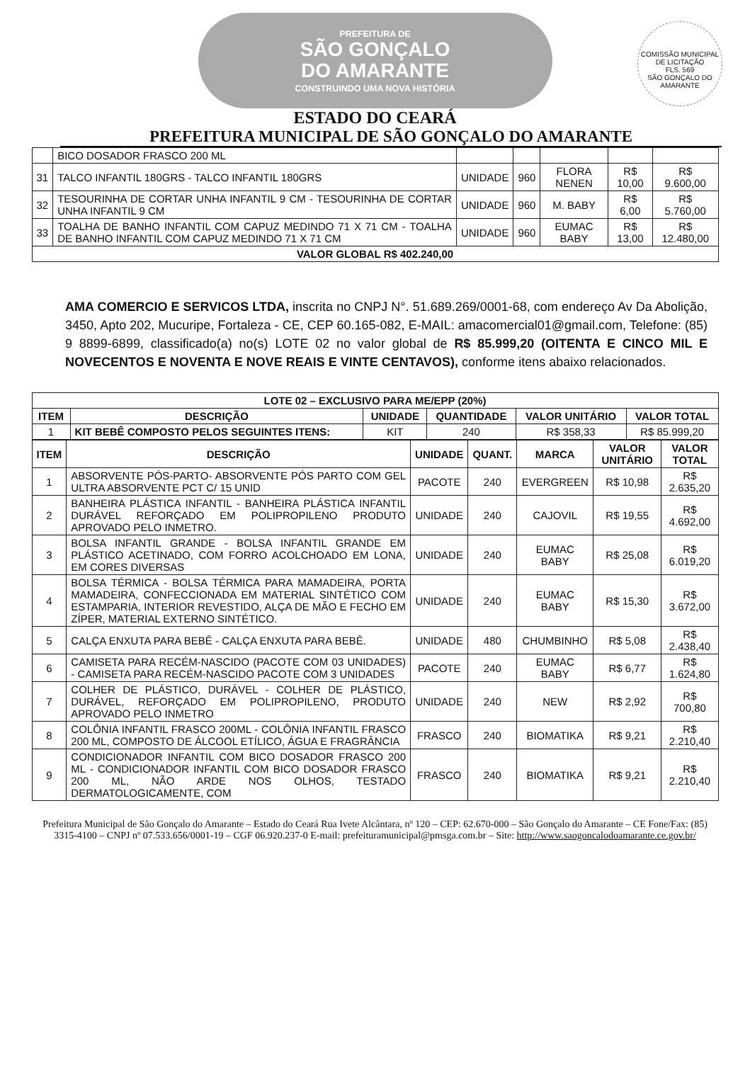COMISSÃO MUNICIPAL DE LICITAÇÃO
FLS. 569
SÃO GONÇALO DO AMARANTE
PREFEITURA DE
SÃO GONÇALO
DO AMARANTE
CONSTRUINDO UMA NOVA HISTÓRIA
ESTADO DO CEARÁ
PREFEITURA MUNICIPAL DE SÃO GONÇALO DO AMARANTE
| | BICO DOSADOR FRASCO 200 ML | | | | | |
| 31 | TALCO INFANTIL 180GRS - TALCO INFANTIL 180GRS | UNIDADE | 960 | FLORA NENEN | R$ 10,00 | R$ 9.600,00 |
| 32 | TESOURINHA DE CORTAR UNHA INFANTIL 9 CM - TESOURINHA DE CORTAR UNHA INFANTIL 9 CM | UNIDADE | 960 | M. BABY | R$ 6,00 | R$ 5.760,00 |
| 33 | TOALHA DE BANHO INFANTIL COM CAPUZ MEDINDO 71 X 71 CM - TOALHA DE BANHO INFANTIL COM CAPUZ MEDINDO 71 X 71 CM | UNIDADE | 960 | EUMAC BABY | R$ 13,00 | R$ 12.480,00 |
| VALOR GLOBAL R$ 402.240,00 | | | | | | |
AMA COMERCIO E SERVICOS LTDA, inscrita no CNPJ N°. 51.689.269/0001-68, com endereço Av Da Abolição, 3450, Apto 202, Mucuripe, Fortaleza - CE, CEP 60.165-082, E-MAIL: amacomercial01@gmail.com, Telefone: (85) 9 8899-6899, classificado(a) no(s) LOTE 02 no valor global de R$ 85.999,20 (OITENTA E CINCO MIL E NOVECENTOS E NOVENTA E NOVE REAIS E VINTE CENTAVOS), conforme itens abaixo relacionados.
| LOTE 02 – EXCLUSIVO PARA ME/EPP (20%) | | | | | |
| --- | --- | --- | --- | --- | --- |
| ITEM | DESCRIÇÃO | UNIDADE | QUANTIDADE | VALOR UNITÁRIO | VALOR TOTAL |
| 1 | KIT BEBÊ COMPOSTO PELOS SEGUINTES ITENS: | KIT | 240 | R$ 358,33 | R$ 85.999,20 |
| ITEM | DESCRIÇÃO | UNIDADE | QUANT. | MARCA | VALOR UNITÁRIO | VALOR TOTAL |
| --- | --- | --- | --- | --- | --- | --- |
| 1 | ABSORVENTE PÓS-PARTO- ABSORVENTE PÓS PARTO COM GEL ULTRA ABSORVENTE PCT C/ 15 UNID | PACOTE | 240 | EVERGREEN | R$ 10,98 | R$ 2.635,20 |
| 2 | BANHEIRA PLÁSTICA INFANTIL - BANHEIRA PLÁSTICA INFANTIL DURÁVEL REFORÇADO EM POLIPROPILENO PRODUTO APROVADO PELO INMETRO. | UNIDADE | 240 | CAJOVIL | R$ 19,55 | R$ 4.692,00 |
| 3 | BOLSA INFANTIL GRANDE - BOLSA INFANTIL GRANDE EM PLÁSTICO ACETINADO, COM FORRO ACOLCHOADO EM LONA, EM CORES DIVERSAS | UNIDADE | 240 | EUMAC BABY | R$ 25,08 | R$ 6.019,20 |
| 4 | BOLSA TÉRMICA - BOLSA TÉRMICA PARA MAMADEIRA, PORTA MAMADEIRA, CONFECCIONADA EM MATERIAL SINTÉTICO COM ESTAMPARIA, INTERIOR REVESTIDO, ALÇA DE MÃO E FECHO EM ZÍPER, MATERIAL EXTERNO SINTÉTICO. | UNIDADE | 240 | EUMAC BABY | R$ 15,30 | R$ 3.672,00 |
| 5 | CALÇA ENXUTA PARA BEBÊ - CALÇA ENXUTA PARA BEBÊ. | UNIDADE | 480 | CHUMBINHO | R$ 5,08 | R$ 2.438,40 |
| 6 | CAMISETA PARA RECÉM-NASCIDO (PACOTE COM 03 UNIDADES) - CAMISETA PARA RECÉM-NASCIDO PACOTE COM 3 UNIDADES | PACOTE | 240 | EUMAC BABY | R$ 6,77 | R$ 1.624,80 |
| 7 | COLHER DE PLÁSTICO, DURÁVEL - COLHER DE PLÁSTICO, DURÁVEL, REFORÇADO EM POLIPROPILENO, PRODUTO APROVADO PELO INMETRO | UNIDADE | 240 | NEW | R$ 2,92 | R$ 700,80 |
| 8 | COLÔNIA INFANTIL FRASCO 200ML - COLÔNIA INFANTIL FRASCO 200 ML, COMPOSTO DE ÁLCOOL ETÍLICO, ÁGUA E FRAGRÂNCIA | FRASCO | 240 | BIOMATIKA | R$ 9,21 | R$ 2.210,40 |
| 9 | CONDICIONADOR INFANTIL COM BICO DOSADOR FRASCO 200 ML - CONDICIONADOR INFANTIL COM BICO DOSADOR FRASCO 200 ML, NÃO ARDE NOS OLHOS, TESTADO DERMATOLOGICAMENTE, COM | FRASCO | 240 | BIOMATIKA | R$ 9,21 | R$ 2.210,40 |
Prefeitura Municipal de São Gonçalo do Amarante – Estado do Ceará Rua Ivete Alcântara, nº 120 – CEP: 62.670-000 – São Gonçalo do Amarante – CE Fone/Fax: (85) 3315-4100 – CNPJ nº 07.533.656/0001-19 – CGF 06.920.237-0 E-mail: prefeituramunicipal@pmsga.com.br – Site: http://www.saogoncalodoamarante.ce.gov.br/